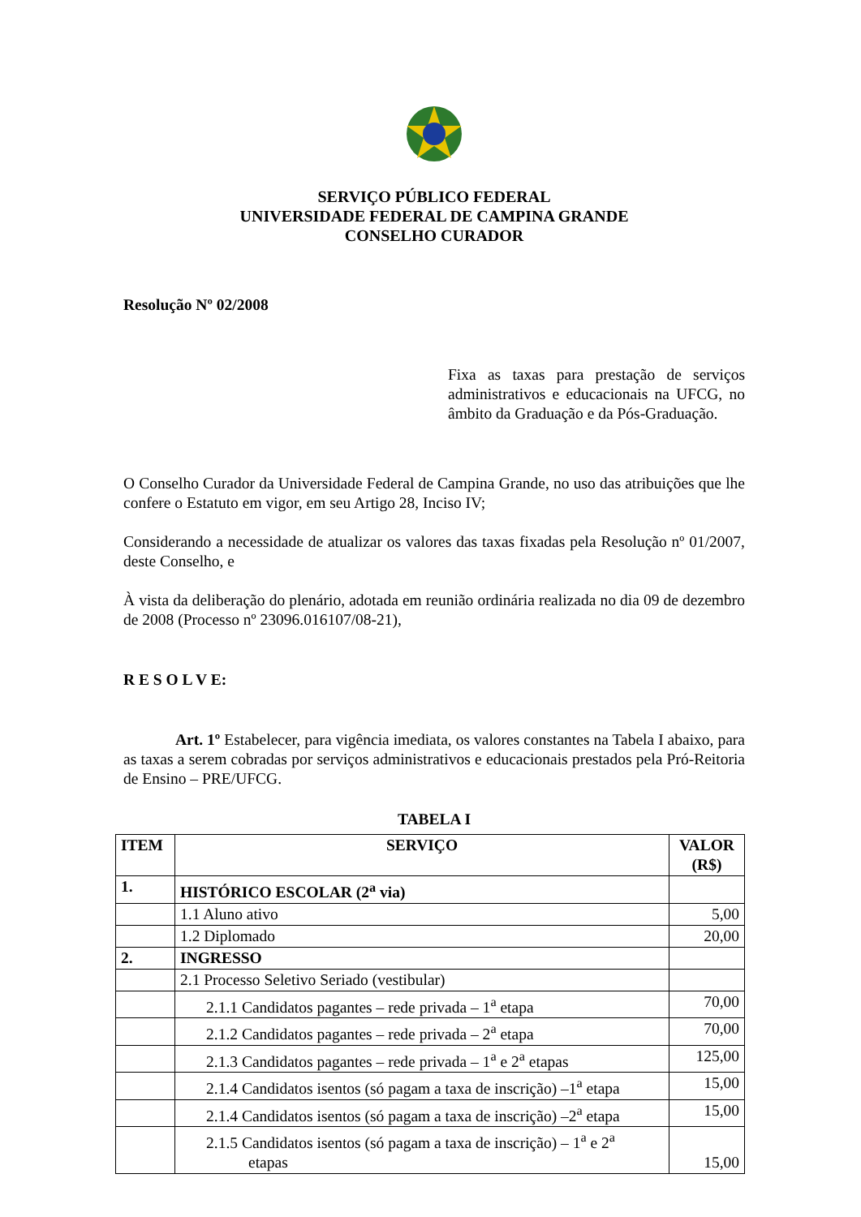SERVIÇO PÚBLICO FEDERAL
UNIVERSIDADE FEDERAL DE CAMPINA GRANDE
CONSELHO CURADOR
Resolução Nº 02/2008
Fixa as taxas para prestação de serviços administrativos e educacionais na UFCG, no âmbito da Graduação e da Pós-Graduação.
O Conselho Curador da Universidade Federal de Campina Grande, no uso das atribuições que lhe confere o Estatuto em vigor, em seu Artigo 28, Inciso IV;
Considerando a necessidade de atualizar os valores das taxas fixadas pela Resolução nº 01/2007, deste Conselho, e
À vista da deliberação do plenário, adotada em reunião ordinária realizada no dia 09 de dezembro de 2008 (Processo nº 23096.016107/08-21),
R E S O L V E:
Art. 1º Estabelecer, para vigência imediata, os valores constantes na Tabela I abaixo, para as taxas a serem cobradas por serviços administrativos e educacionais prestados pela Pró-Reitoria de Ensino – PRE/UFCG.
TABELA I
| ITEM | SERVIÇO | VALOR (R$) |
| --- | --- | --- |
| 1. | HISTÓRICO ESCOLAR (2<sup>a</sup> via) | |
| | 1.1 Aluno ativo | 5,00 |
| | 1.2 Diplomado | 20,00 |
| 2. | INGRESSO | |
| | 2.1 Processo Seletivo Seriado (vestibular) | |
| | 2.1.1 Candidatos pagantes – rede privada – 1<sup>a</sup> etapa | 70,00 |
| | 2.1.2 Candidatos pagantes – rede privada – 2<sup>a</sup> etapa | 70,00 |
| | 2.1.3 Candidatos pagantes – rede privada – 1<sup>a</sup> e 2<sup>a</sup> etapas | 125,00 |
| | 2.1.4 Candidatos isentos (só pagam a taxa de inscrição) –1<sup>a</sup> etapa | 15,00 |
| | 2.1.4 Candidatos isentos (só pagam a taxa de inscrição) –2<sup>a</sup> etapa | 15,00 |
| | 2.1.5 Candidatos isentos (só pagam a taxa de inscrição) – 1<sup>a</sup> e 2<sup>a</sup> etapas | 15,00 |